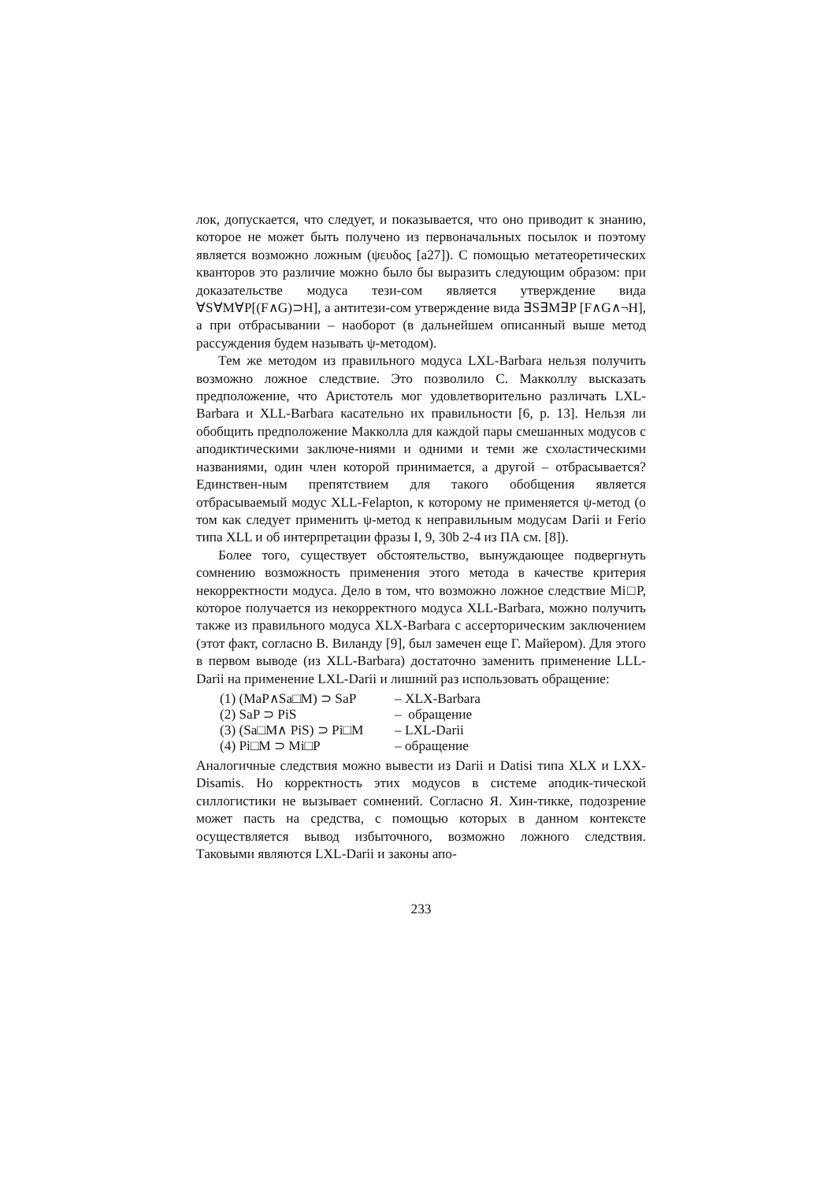лок, допускается, что следует, и показывается, что оно приводит к знанию, которое не может быть получено из первоначальных посылок и поэтому является возможно ложным (ψευδος [a27]). С помощью метатеоретических кванторов это различие можно было бы выразить следующим образом: при доказательстве модуса тези-сом является утверждение вида ∀S∀M∀P[(F∧G)⊃H], а антитези-сом утверждение вида ∃S∃M∃P [F∧G∧¬H], а при отбрасывании – наоборот (в дальнейшем описанный выше метод рассуждения будем называть ψ-методом).
Тем же методом из правильного модуса LXL-Barbara нельзя получить возможно ложное следствие. Это позволило С. Макколлу высказать предположение, что Аристотель мог удовлетворительно различать LXL-Barbara и XLL-Barbara касательно их правильности [6, p. 13]. Нельзя ли обобщить предположение Макколла для каждой пары смешанных модусов с аподиктическими заключе-ниями и одними и теми же схоластическими названиями, один член которой принимается, а другой – отбрасывается? Единствен-ным препятствием для такого обобщения является отбрасываемый модус XLL-Felapton, к которому не применяется ψ-метод (о том как следует применить ψ-метод к неправильным модусам Darii и Ferio типа XLL и об интерпретации фразы I, 9, 30b 2-4 из ПА см. [8]).
Более того, существует обстоятельство, вынуждающее подвергнуть сомнению возможность применения этого метода в качестве критерия некорректности модуса. Дело в том, что возможно ложное следствие Mi□P, которое получается из некорректного модуса XLL-Barbara, можно получить также из правильного модуса XLX-Barbara с ассерторическим заключением (этот факт, согласно В. Виланду [9], был замечен еще Г. Майером). Для этого в первом выводе (из XLL-Barbara) достаточно заменить применение LLL-Darii на применение LXL-Darii и лишний раз использовать обращение:
| (1) (MaP∧Sa□M) ⊃ SaP | – XLX-Barbara |
| (2) SaP ⊃ PiS | – обращение |
| (3) (Sa□M∧ PiS) ⊃ Pi□M | – LXL-Darii |
| (4) Pi□M ⊃ Mi□P | – обращение |
Аналогичные следствия можно вывести из Darii и Datisi типа XLX и LXX-Disamis. Но корректность этих модусов в системе аподик-тической силлогистики не вызывает сомнений. Согласно Я. Хин-тикке, подозрение может пасть на средства, с помощью которых в данном контексте осуществляется вывод избыточного, возможно ложного следствия. Таковыми являются LXL-Darii и законы апо-
233